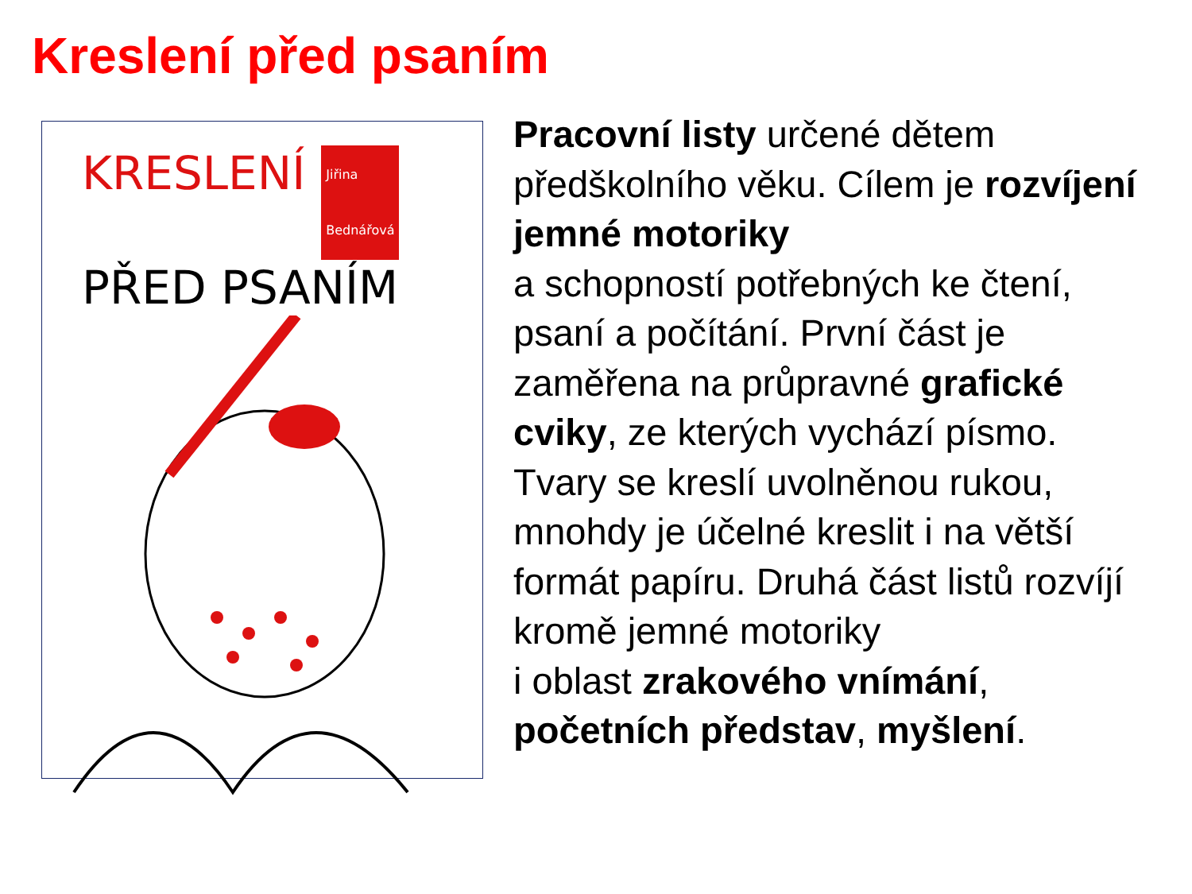Kreslení před psaním
KRESLENÍ Jiřina
Bednářová
PŘED PSANÍM
Pracovní listy určené dětem předškolního věku. Cílem je rozvíjení jemné motoriky
a schopností potřebných ke čtení, psaní a počítání. První část je zaměřena na průpravné grafické cviky, ze kterých vychází písmo. Tvary se kreslí uvolněnou rukou, mnohdy je účelné kreslit i na větší formát papíru. Druhá část listů rozvíjí kromě jemné motoriky
i oblast zrakového vnímání, početních představ, myšlení.